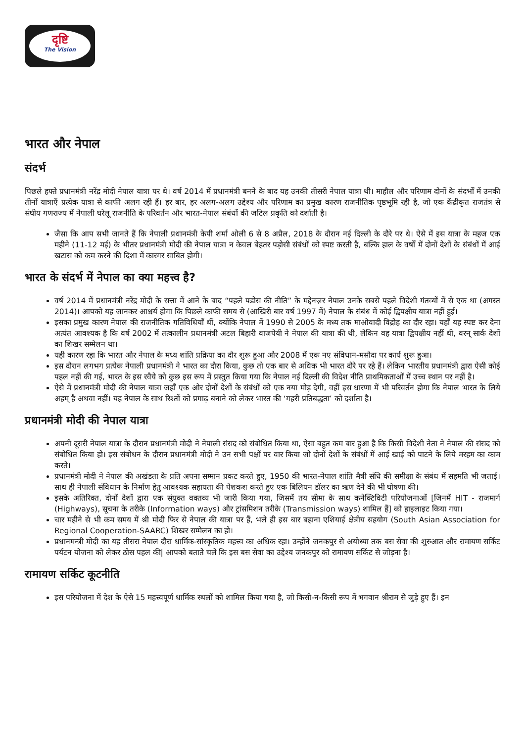दृष्टि
The Vision
भारत और नेपाल
संदर्भ
पिछले हफ्ते प्रधानमंत्री नरेंद्र मोदी नेपाल यात्रा पर थे। वर्ष 2014 में प्रधानमंत्री बनने के बाद यह उनकी तीसरी नेपाल यात्रा थी। माहौल और परिणाम दोनों के संदर्भों में उनकी तीनों यात्राएँ प्रत्येक यात्रा से काफी अलग रही हैं। हर बार, हर अलग-अलग उद्देश्य और परिणाम का प्रमुख कारण राजनीतिक पृष्ठभूमि रही है, जो एक केंद्रीकृत राजतंत्र से संघीय गणराज्य में नेपाली घरेलू राजनीति के परिवर्तन और भारत-नेपाल संबंधों की जटिल प्रकृति को दर्शाती है।
जैसा कि आप सभी जानते हैं कि नेपाली प्रधानमंत्री केपी शर्मा ओली 6 से 8 अप्रैल, 2018 के दौरान नई दिल्ली के दौरे पर थे। ऐसे में इस यात्रा के महज एक महीने (11-12 मई) के भीतर प्रधानमंत्री मोदी की नेपाल यात्रा न केवल बेहतर पड़ोसी संबंधों को स्पष्ट करती है, बल्कि हाल के वर्षों में दोनों देशों के संबंधों में आई खटास को कम करने की दिशा में कारगर साबित होगी।
भारत के संदर्भ में नेपाल का क्या महत्त्व है?
वर्ष 2014 में प्रधानमंत्री नरेंद्र मोदी के सत्ता में आने के बाद “पहले पडोस की नीति” के मद्देनज़र नेपाल उनके सबसे पहले विदेशी गंतव्यों में से एक था (अगस्त 2014)। आपको यह जानकर आश्चर्य होगा कि पिछले काफी समय से (आखिरी बार वर्ष 1997 में) नेपाल के संबंध में कोई द्विपक्षीय यात्रा नहीं हुई।
इसका प्रमुख कारण नेपाल की राजनीतिक गतिविधियाँ थीं, क्योंकि नेपाल में 1990 से 2005 के मध्य तक माओवादी विद्रोह का दौर रहा। यहाँ यह स्पष्ट कर देना अत्यंत आवश्यक है कि वर्ष 2002 में तत्कालीन प्रधानमंत्री अटल बिहारी वाजपेयी ने नेपाल की यात्रा की थी, लेकिन वह यात्रा द्विपक्षीय नहीं थी, वरन् सार्क देशों का शिखर सम्मेलन था।
यही कारण रहा कि भारत और नेपाल के मध्य शांति प्रक्रिया का दौर शुरू हुआ और 2008 में एक नए संविधान-मसौदा पर कार्य शुरू हुआ।
इस दौरान लगभग प्रत्येक नेपाली प्रधानमंत्री ने भारत का दौरा किया, कुछ तो एक बार से अधिक भी भारत दौरे पर रहे हैं। लेकिन भारतीय प्रधानमंत्री द्वारा ऐसी कोई पहल नहीं की गई, भारत के इस रवैये को कुछ इस रूप में प्रस्तुत किया गया कि नेपाल नई दिल्ली की विदेश नीति प्राथमिकताओं में उच्च स्थान पर नहीं है।
ऐसे में प्रधानमंत्री मोदी की नेपाल यात्रा जहाँ एक ओर दोनों देशों के संबंधों को एक नया मोड़ देगी, वहीं इस धारणा में भी परिवर्तन होगा कि नेपाल भारत के लिये अहम् है अथवा नहीं। यह नेपाल के साथ रिश्तों को प्रगाढ़ बनाने को लेकर भारत की ‘गहरी प्रतिबद्धता’ को दर्शाता है।
प्रधानमंत्री मोदी की नेपाल यात्रा
अपनी दूसरी नेपाल यात्रा के दौरान प्रधानमंत्री मोदी ने नेपाली संसद को संबोधित किया था, ऐसा बहुत कम बार हुआ है कि किसी विदेशी नेता ने नेपाल की संसद को संबोधित किया हो। इस संबोधन के दौरान प्रधानमंत्री मोदी ने उन सभी पक्षों पर वार किया जो दोनों देशों के संबंधों में आई खाई को पाटने के लिये मरहम का काम करते।
प्रधानमंत्री मोदी ने नेपाल की अखंडता के प्रति अपना सम्मान प्रकट करते हुए, 1950 की भारत-नेपाल शांति मैत्री संधि की समीक्षा के संबंध में सहमति भी जताई। साथ ही नेपाली संविधान के निर्माण हेतु आवश्यक सहायता की पेशकश करते हुए एक बिलियन डॉलर का ऋण देने की भी घोषणा की।
इसके अतिरिक्त, दोनों देशों द्वारा एक संयुक्त वक्तव्य भी जारी किया गया, जिसमें तय सीमा के साथ कनेक्टिविटी परियोजनाओं [जिनमें HIT - राजमार्ग (Highways), सूचना के तरीके (Information ways) और ट्रांसमिशन तरीके (Transmission ways) शामिल हैं] को हाइलाइट किया गया।
चार महीने से भी कम समय में श्री मोदी फिर से नेपाल की यात्रा पर हैं, भले ही इस बार बहाना एशियाई क्षेत्रीय सहयोग (South Asian Association for Regional Cooperation-SAARC) शिखर सम्मेलन का हो।
प्रधानमन्त्री मोदी का यह तीसरा नेपाल दौरा धार्मिक-सांस्कृतिक महत्त्व का अधिक रहा। उन्होंने जनकपुर से अयोध्या तक बस सेवा की शुरुआत और रामायण सर्किट पर्यटन योजना को लेकर ठोस पहल की| आपको बताते चले कि इस बस सेवा का उद्देश्य जनकपुर को रामायण सर्किट से जोड़ना है।
रामायण सर्किट कूटनीति
इस परियोजना में देश के ऐसे 15 महत्त्वपूर्ण धार्मिक स्थलों को शामिल किया गया है, जो किसी-न-किसी रूप में भगवान श्रीराम से जुड़े हुए हैं। इन